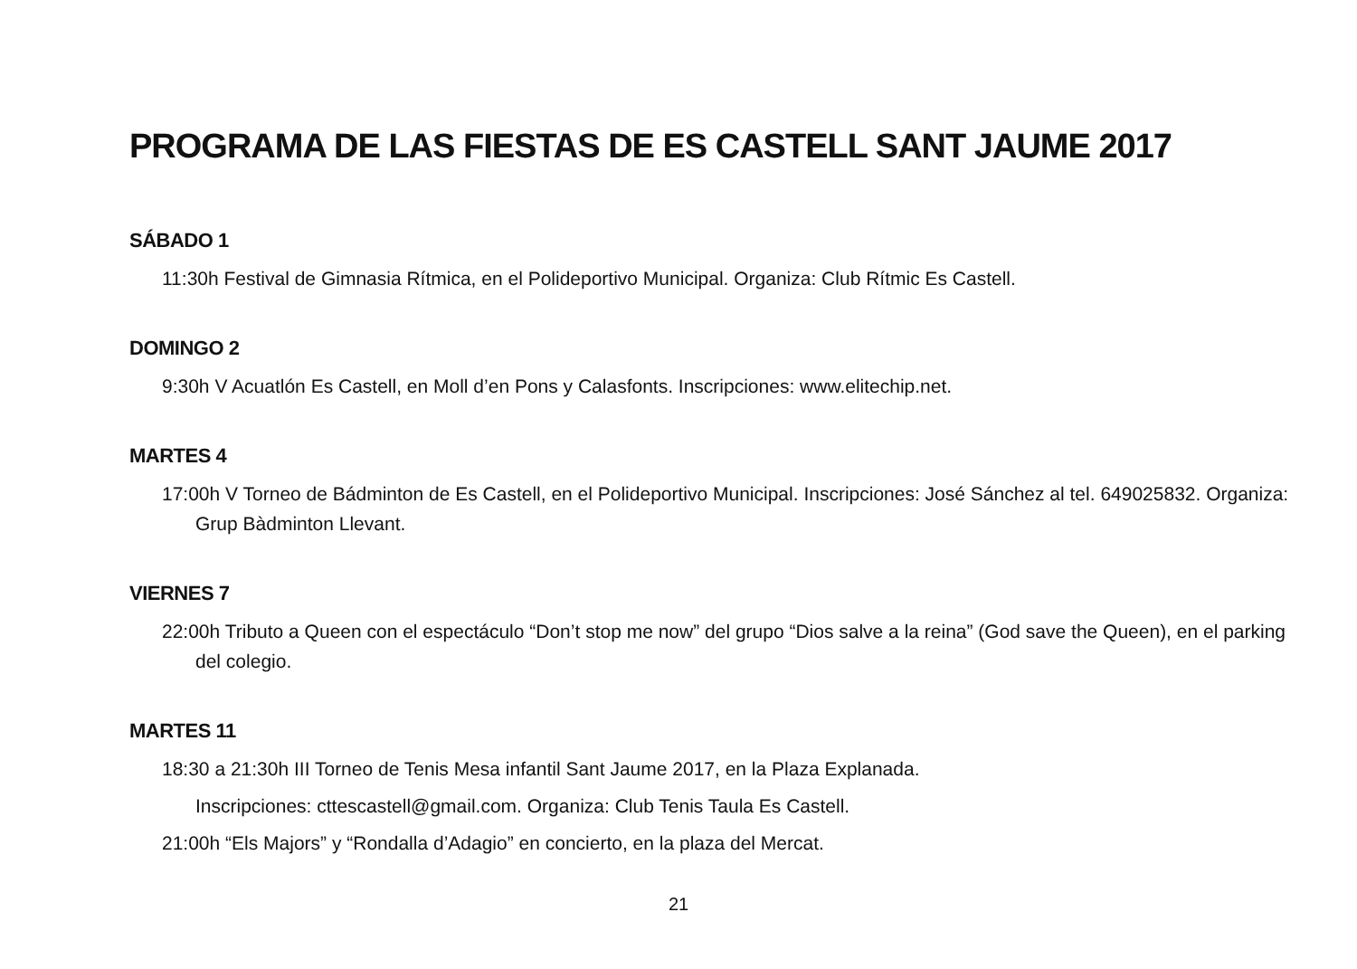PROGRAMA DE LAS FIESTAS DE ES CASTELL SANT JAUME 2017
SÁBADO 1
11:30h Festival de Gimnasia Rítmica, en el Polideportivo Municipal. Organiza: Club Rítmic Es Castell.
DOMINGO 2
9:30h V Acuatlón Es Castell, en Moll d’en Pons y Calasfonts. Inscripciones: www.elitechip.net.
MARTES 4
17:00h V Torneo de Bádminton de Es Castell, en el Polideportivo Municipal. Inscripciones: José Sánchez al tel. 649025832. Organiza: Grup Bàdminton Llevant.
VIERNES 7
22:00h Tributo a Queen con el espectáculo “Don’t stop me now” del grupo “Dios salve a la reina” (God save the Queen), en el parking del colegio.
MARTES 11
18:30 a 21:30h III Torneo de Tenis Mesa infantil Sant Jaume 2017, en la Plaza Explanada.
Inscripciones: cttescastell@gmail.com. Organiza: Club Tenis Taula Es Castell.
21:00h “Els Majors” y “Rondalla d’Adagio” en concierto, en la plaza del Mercat.
21